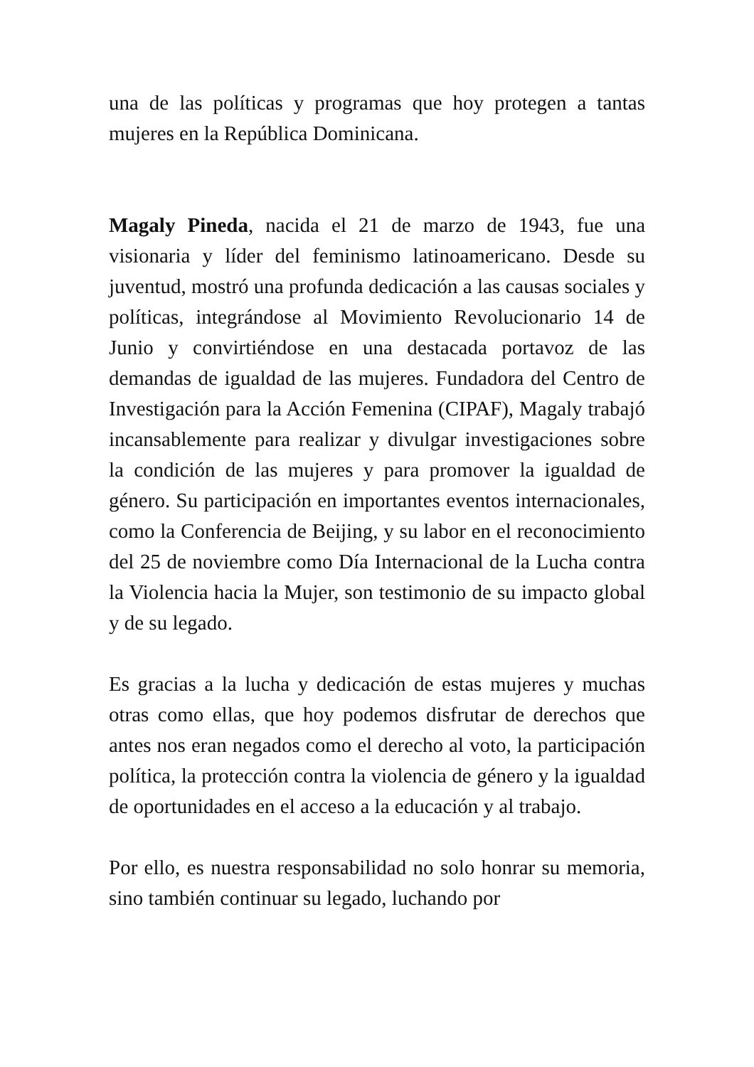una de las políticas y programas que hoy protegen a tantas mujeres en la República Dominicana.
Magaly Pineda, nacida el 21 de marzo de 1943, fue una visionaria y líder del feminismo latinoamericano. Desde su juventud, mostró una profunda dedicación a las causas sociales y políticas, integrándose al Movimiento Revolucionario 14 de Junio y convirtiéndose en una destacada portavoz de las demandas de igualdad de las mujeres. Fundadora del Centro de Investigación para la Acción Femenina (CIPAF), Magaly trabajó incansablemente para realizar y divulgar investigaciones sobre la condición de las mujeres y para promover la igualdad de género. Su participación en importantes eventos internacionales, como la Conferencia de Beijing, y su labor en el reconocimiento del 25 de noviembre como Día Internacional de la Lucha contra la Violencia hacia la Mujer, son testimonio de su impacto global y de su legado.
Es gracias a la lucha y dedicación de estas mujeres y muchas otras como ellas, que hoy podemos disfrutar de derechos que antes nos eran negados como el derecho al voto, la participación política, la protección contra la violencia de género y la igualdad de oportunidades en el acceso a la educación y al trabajo.
Por ello, es nuestra responsabilidad no solo honrar su memoria, sino también continuar su legado, luchando por